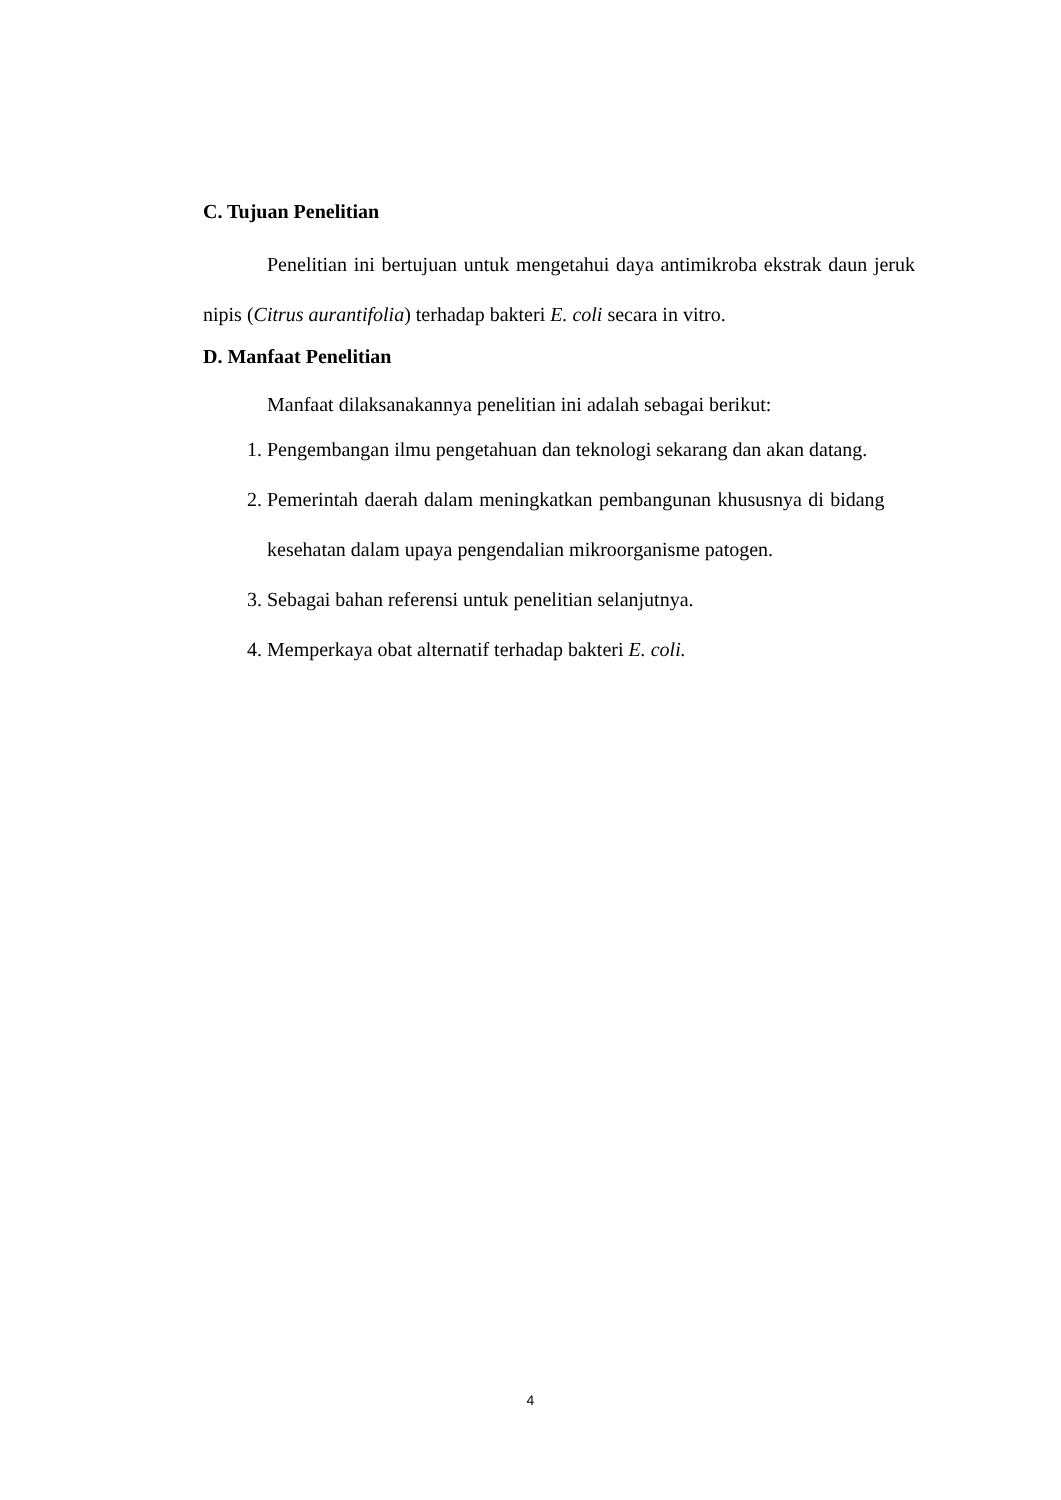C. Tujuan Penelitian
Penelitian ini bertujuan untuk mengetahui daya antimikroba ekstrak daun jeruk nipis (Citrus aurantifolia) terhadap bakteri E. coli secara in vitro.
D. Manfaat Penelitian
Manfaat dilaksanakannya penelitian ini adalah sebagai berikut:
1. Pengembangan ilmu pengetahuan dan teknologi sekarang dan akan datang.
2. Pemerintah daerah dalam meningkatkan pembangunan khususnya di bidang kesehatan dalam upaya pengendalian mikroorganisme patogen.
3. Sebagai bahan referensi untuk penelitian selanjutnya.
4. Memperkaya obat alternatif terhadap bakteri E. coli.
4